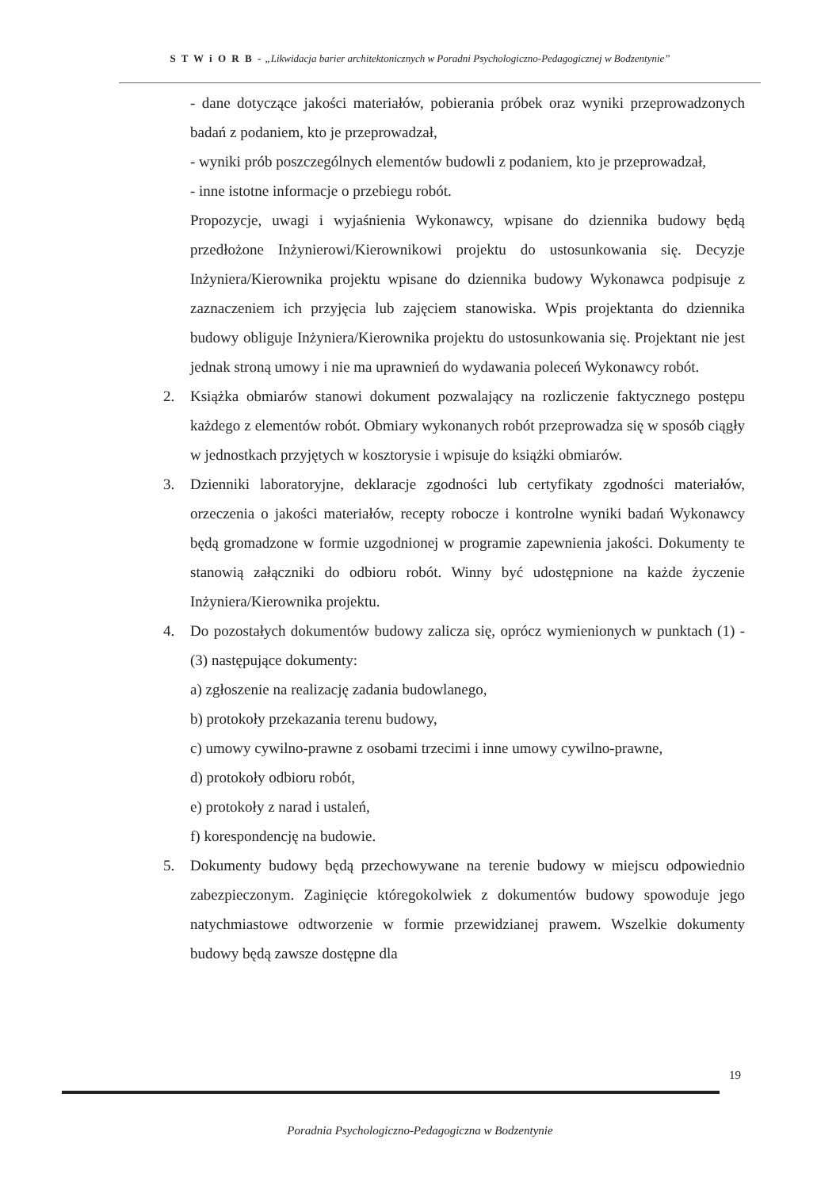S T W i O R B - „Likwidacja barier architektonicznych w Poradni Psychologiczno-Pedagogicznej w Bodzentynie”
- dane dotyczące jakości materiałów, pobierania próbek oraz wyniki przeprowadzonych badań z podaniem, kto je przeprowadzał,
- wyniki prób poszczególnych elementów budowli z podaniem, kto je przeprowadzał,
- inne istotne informacje o przebiegu robót.
Propozycje, uwagi i wyjaśnienia Wykonawcy, wpisane do dziennika budowy będą przedłożone Inżynierowi/Kierownikowi projektu do ustosunkowania się. Decyzje Inżyniera/Kierownika projektu wpisane do dziennika budowy Wykonawca podpisuje z zaznaczeniem ich przyjęcia lub zajęciem stanowiska. Wpis projektanta do dziennika budowy obliguje Inżyniera/Kierownika projektu do ustosunkowania się. Projektant nie jest jednak stroną umowy i nie ma uprawnień do wydawania poleceń Wykonawcy robót.
2. Książka obmiarów stanowi dokument pozwalający na rozliczenie faktycznego postępu każdego z elementów robót. Obmiary wykonanych robót przeprowadza się w sposób ciągły w jednostkach przyjętych w kosztorysie i wpisuje do książki obmiarów.
3. Dzienniki laboratoryjne, deklaracje zgodności lub certyfikaty zgodności materiałów, orzeczenia o jakości materiałów, recepty robocze i kontrolne wyniki badań Wykonawcy będą gromadzone w formie uzgodnionej w programie zapewnienia jakości. Dokumenty te stanowią załączniki do odbioru robót. Winny być udostępnione na każde życzenie Inżyniera/Kierownika projektu.
4. Do pozostałych dokumentów budowy zalicza się, oprócz wymienionych w punktach (1) - (3) następujące dokumenty:
a) zgłoszenie na realizację zadania budowlanego,
b) protokoły przekazania terenu budowy,
c) umowy cywilno-prawne z osobami trzecimi i inne umowy cywilno-prawne,
d) protokoły odbioru robót,
e) protokoły z narad i ustaleń,
f) korespondencję na budowie.
5. Dokumenty budowy będą przechowywane na terenie budowy w miejscu odpowiednio zabezpieczonym. Zaginięcie któregokolwiek z dokumentów budowy spowoduje jego natychmiastowe odtworzenie w formie przewidzianej prawem. Wszelkie dokumenty budowy będą zawsze dostępne dla
19
Poradnia Psychologiczno-Pedagogiczna w Bodzentynie